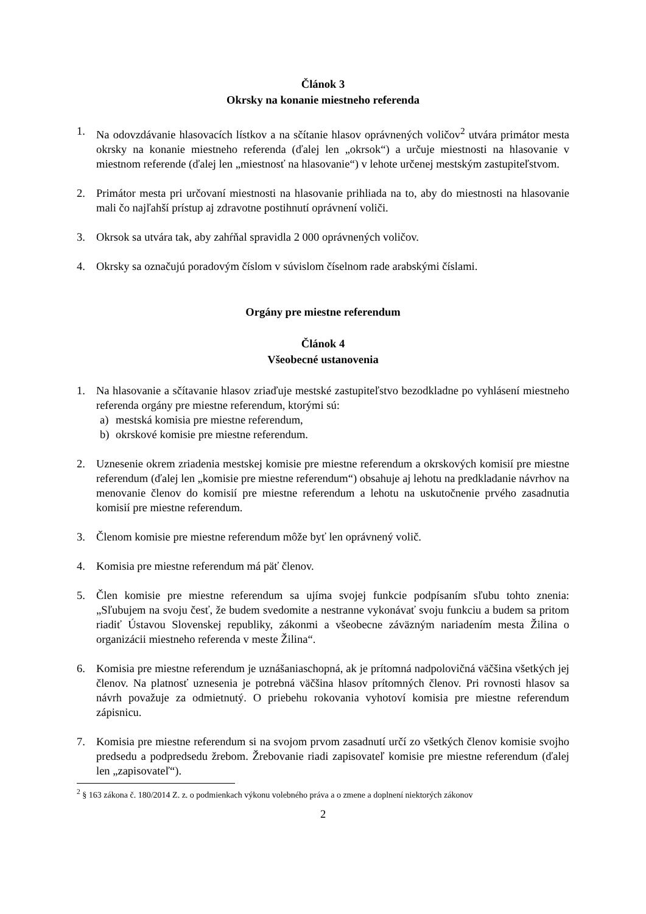Článok 3
Okrsky na konanie miestneho referenda
1. Na odovzdávanie hlasovacích lístkov a na sčítanie hlasov oprávnených voličov<sup>2</sup> utvára primátor mesta okrsky na konanie miestneho referenda (ďalej len „okrsok“) a určuje miestnosti na hlasovanie v miestnom referende (ďalej len „miestnosť na hlasovanie“) v lehote určenej mestským zastupiteľstvom.
2. Primátor mesta pri určovaní miestnosti na hlasovanie prihliada na to, aby do miestnosti na hlasovanie mali čo najľahší prístup aj zdravotne postihnutí oprávnení voliči.
3. Okrsok sa utvára tak, aby zahŕňal spravidla 2 000 oprávnených voličov.
4. Okrsky sa označujú poradovým číslom v súvislom číselnom rade arabskými číslami.
Orgány pre miestne referendum
Článok 4
Všeobecné ustanovenia
1. Na hlasovanie a sčítavanie hlasov zriaďuje mestské zastupiteľstvo bezodkladne po vyhlásení miestneho referenda orgány pre miestne referendum, ktorými sú:
a) mestská komisia pre miestne referendum,
b) okrskové komisie pre miestne referendum.
2. Uznesenie okrem zriadenia mestskej komisie pre miestne referendum a okrskových komisií pre miestne referendum (ďalej len „komisie pre miestne referendum“) obsahuje aj lehotu na predkladanie návrhov na menovanie členov do komisií pre miestne referendum a lehotu na uskutočnenie prvého zasadnutia komisií pre miestne referendum.
3. Členom komisie pre miestne referendum môže byť len oprávnený volič.
4. Komisia pre miestne referendum má päť členov.
5. Člen komisie pre miestne referendum sa ujíma svojej funkcie podpísaním sľubu tohto znenia: „Sľubujem na svoju česť, že budem svedomite a nestranne vykonávať svoju funkciu a budem sa pritom riadiť Ústavou Slovenskej republiky, zákonmi a všeobecne záväzným nariadením mesta Žilina o organizácii miestneho referenda v meste Žilina“.
6. Komisia pre miestne referendum je uznášaniaschopná, ak je prítomná nadpolovičná väčšina všetkých jej členov. Na platnosť uznesenia je potrebná väčšina hlasov prítomných členov. Pri rovnosti hlasov sa návrh považuje za odmietnutý. O priebehu rokovania vyhotoví komisia pre miestne referendum zápisnicu.
7. Komisia pre miestne referendum si na svojom prvom zasadnutí určí zo všetkých členov komisie svojho predsedu a podpredsedu žrebom. Žrebovanie riadi zapisovateľ komisie pre miestne referendum (ďalej len „zapisovateľ“).
<sup>2</sup> § 163 zákona č. 180/2014 Z. z. o podmienkach výkonu volebného práva a o zmene a doplnení niektorých zákonov
2